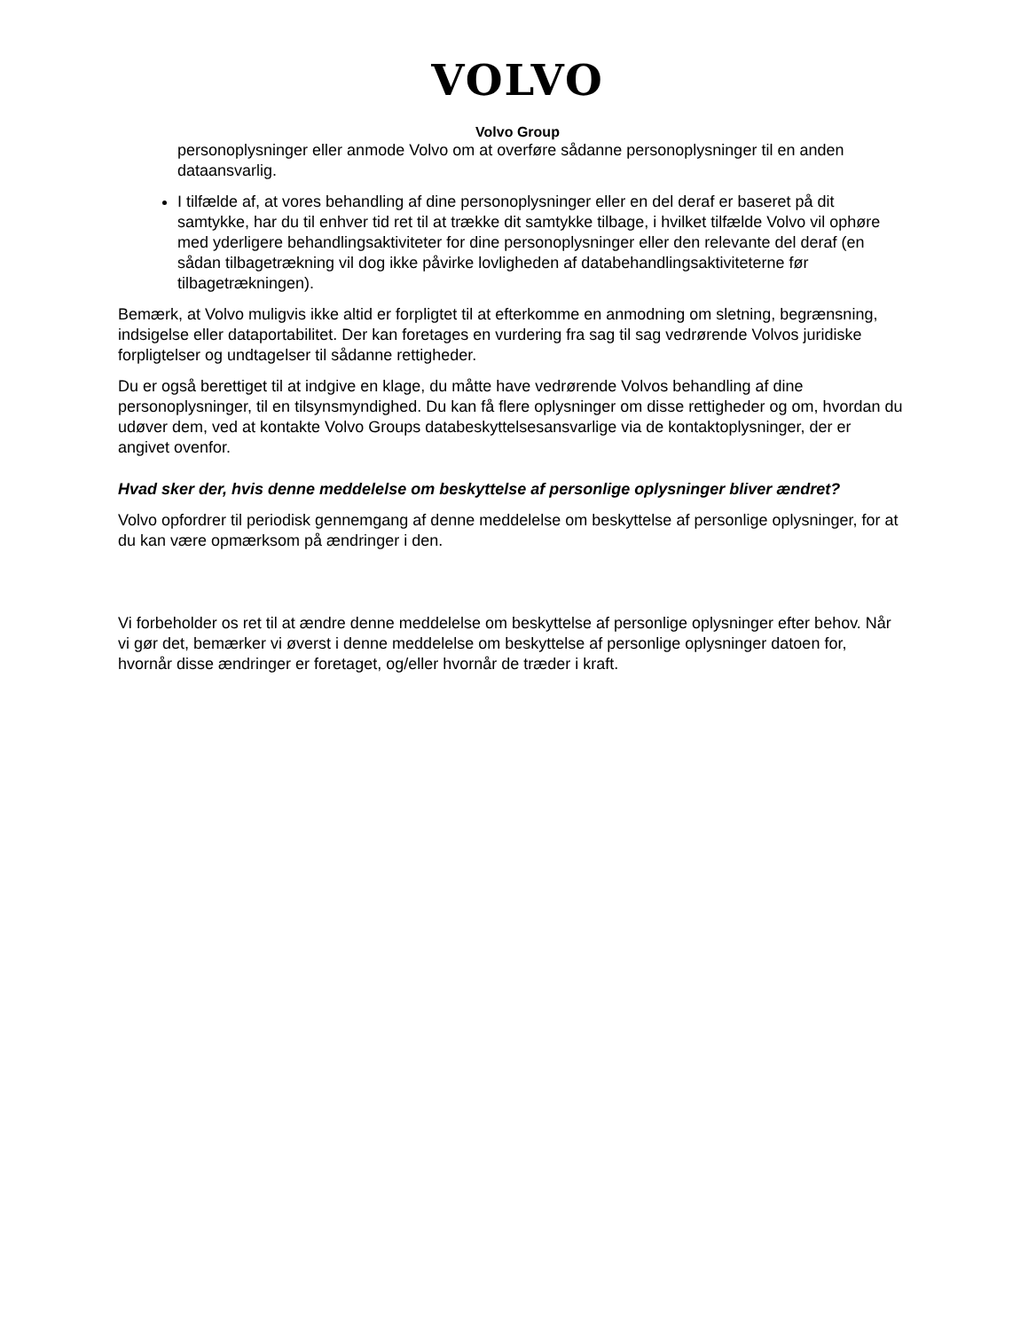VOLVO
Volvo Group
personoplysninger eller anmode Volvo om at overføre sådanne personoplysninger til en anden dataansvarlig.
I tilfælde af, at vores behandling af dine personoplysninger eller en del deraf er baseret på dit samtykke, har du til enhver tid ret til at trække dit samtykke tilbage, i hvilket tilfælde Volvo vil ophøre med yderligere behandlingsaktiviteter for dine personoplysninger eller den relevante del deraf (en sådan tilbagetrækning vil dog ikke påvirke lovligheden af databehandlingsaktiviteterne før tilbagetrækningen).
Bemærk, at Volvo muligvis ikke altid er forpligtet til at efterkomme en anmodning om sletning, begrænsning, indsigelse eller dataportabilitet. Der kan foretages en vurdering fra sag til sag vedrørende Volvos juridiske forpligtelser og undtagelser til sådanne rettigheder.
Du er også berettiget til at indgive en klage, du måtte have vedrørende Volvos behandling af dine personoplysninger, til en tilsynsmyndighed. Du kan få flere oplysninger om disse rettigheder og om, hvordan du udøver dem, ved at kontakte Volvo Groups databeskyttelsesansvarlige via de kontaktoplysninger, der er angivet ovenfor.
Hvad sker der, hvis denne meddelelse om beskyttelse af personlige oplysninger bliver ændret?
Volvo opfordrer til periodisk gennemgang af denne meddelelse om beskyttelse af personlige oplysninger, for at du kan være opmærksom på ændringer i den.
Vi forbeholder os ret til at ændre denne meddelelse om beskyttelse af personlige oplysninger efter behov. Når vi gør det, bemærker vi øverst i denne meddelelse om beskyttelse af personlige oplysninger datoen for, hvornår disse ændringer er foretaget, og/eller hvornår de træder i kraft.